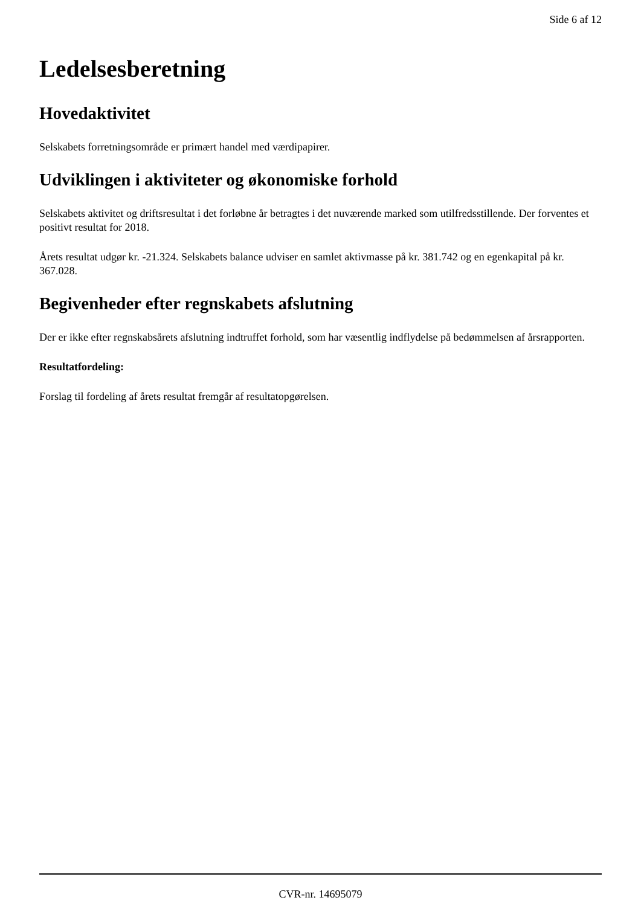Side 6 af 12
Ledelsesberetning
Hovedaktivitet
Selskabets forretningsområde er primært handel med værdipapirer.
Udviklingen i aktiviteter og økonomiske forhold
Selskabets aktivitet og driftsresultat i det forløbne år betragtes i det nuværende marked som utilfredsstillende. Der forventes et positivt resultat for 2018.
Årets resultat udgør kr. -21.324. Selskabets balance udviser en samlet aktivmasse på kr. 381.742 og en egenkapital på kr. 367.028.
Begivenheder efter regnskabets afslutning
Der er ikke efter regnskabsårets afslutning indtruffet forhold, som har væsentlig indflydelse på bedømmelsen af årsrapporten.
Resultatfordeling:
Forslag til fordeling af årets resultat fremgår af resultatopgørelsen.
CVR-nr. 14695079